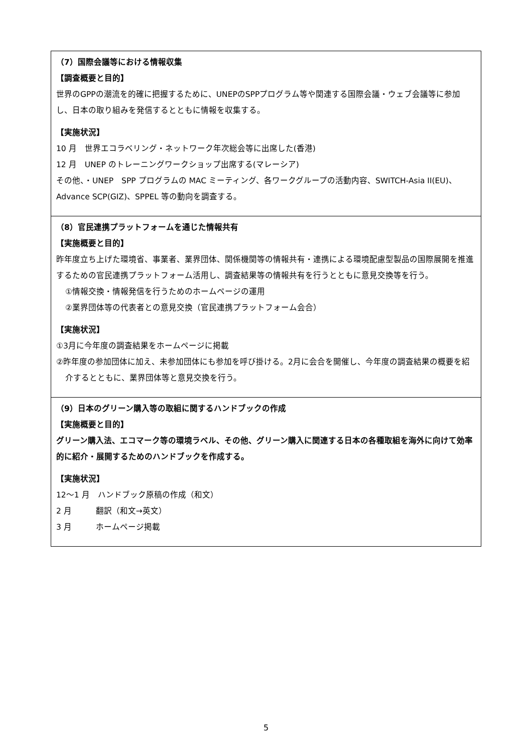| （7）国際会議等における情報収集 【調査概要と目的】 世界のGPPの潮流を的確に把握するために、UNEPのSPPプログラム等や関連する国際会議・ウェブ会議等に参加し、日本の取り組みを発信するとともに情報を収集する。 【実施状況】 10 月 世界エコラベリング・ネットワーク年次総会等に出席した(香港) 12 月 UNEP のトレーニングワークショップ出席する(マレーシア) その他、・UNEP SPP プログラムの MAC ミーティング、各ワークグループの活動内容、SWITCH-Asia II(EU)、Advance SCP(GIZ)、SPPEL 等の動向を調査する。 |
| （8）官民連携プラットフォームを通じた情報共有 【実施概要と目的】 昨年度立ち上げた環境省、事業者、業界団体、関係機関等の情報共有・連携による環境配慮型製品の国際展開を推進するための官民連携プラットフォーム活用し、調査結果等の情報共有を行うとともに意見交換等を行う。 ①情報交換・情報発信を行うためのホームページの運用 ②業界団体等の代表者との意見交換（官民連携プラットフォーム会合） 【実施状況】 ①3月に今年度の調査結果をホームページに掲載 ②昨年度の参加団体に加え、未参加団体にも参加を呼び掛ける。2月に会合を開催し、今年度の調査結果の概要を紹介するとともに、業界団体等と意見交換を行う。 |
| （9）日本のグリーン購入等の取組に関するハンドブックの作成 【実施概要と目的】 グリーン購入法、エコマーク等の環境ラベル、その他、グリーン購入に関連する日本の各種取組を海外に向けて効率的に紹介・展開するためのハンドブックを作成する。 【実施状況】 12～1 月 ハンドブック原稿の作成（和文） 2 月 翻訳（和文→英文） 3 月 ホームページ掲載 |
5